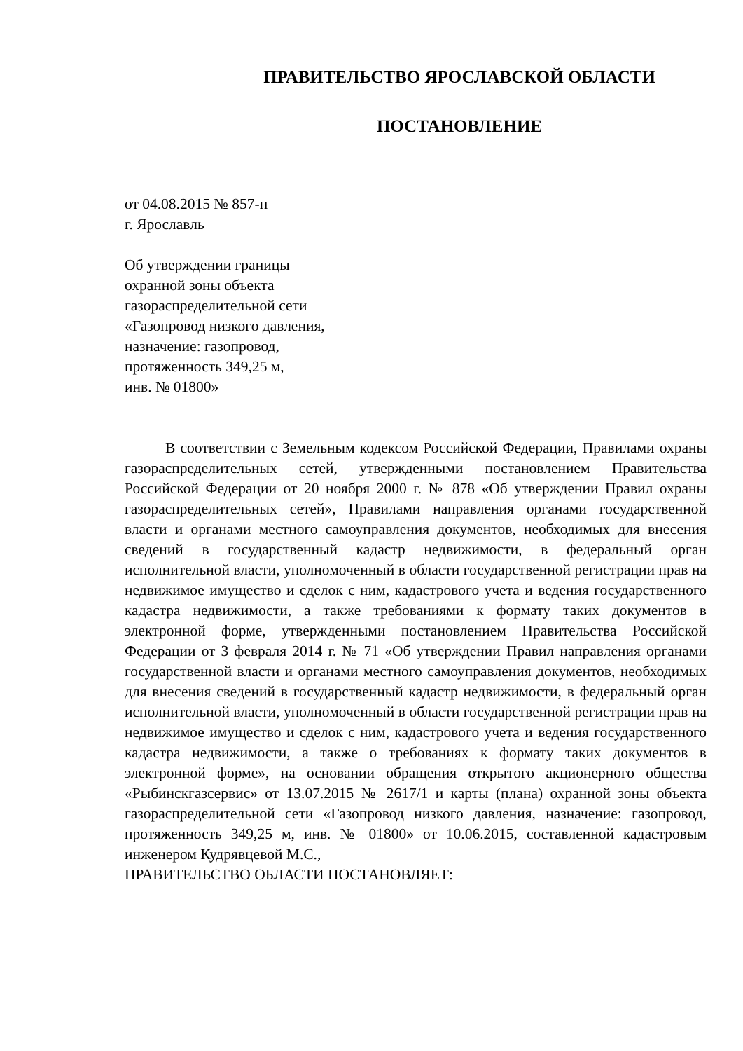ПРАВИТЕЛЬСТВО ЯРОСЛАВСКОЙ ОБЛАСТИ
ПОСТАНОВЛЕНИЕ
от 04.08.2015 № 857-п
г. Ярославль
Об утверждении границы
охранной зоны объекта
газораспределительной сети
«Газопровод низкого давления,
назначение: газопровод,
протяженность 349,25 м,
инв. № 01800»
В соответствии с Земельным кодексом Российской Федерации, Правилами охраны газораспределительных сетей, утвержденными постановлением Правительства Российской Федерации от 20 ноября 2000 г. № 878 «Об утверждении Правил охраны газораспределительных сетей», Правилами направления органами государственной власти и органами местного самоуправления документов, необходимых для внесения сведений в государственный кадастр недвижимости, в федеральный орган исполнительной власти, уполномоченный в области государственной регистрации прав на недвижимое имущество и сделок с ним, кадастрового учета и ведения государственного кадастра недвижимости, а также требованиями к формату таких документов в электронной форме, утвержденными постановлением Правительства Российской Федерации от 3 февраля 2014 г. № 71 «Об утверждении Правил направления органами государственной власти и органами местного самоуправления документов, необходимых для внесения сведений в государственный кадастр недвижимости, в федеральный орган исполнительной власти, уполномоченный в области государственной регистрации прав на недвижимое имущество и сделок с ним, кадастрового учета и ведения государственного кадастра недвижимости, а также о требованиях к формату таких документов в электронной форме», на основании обращения открытого акционерного общества «Рыбинскгазсервис» от 13.07.2015 № 2617/1 и карты (плана) охранной зоны объекта газораспределительной сети «Газопровод низкого давления, назначение: газопровод, протяженность 349,25 м, инв. № 01800» от 10.06.2015, составленной кадастровым инженером Кудрявцевой М.С.,
ПРАВИТЕЛЬСТВО ОБЛАСТИ ПОСТАНОВЛЯЕТ: